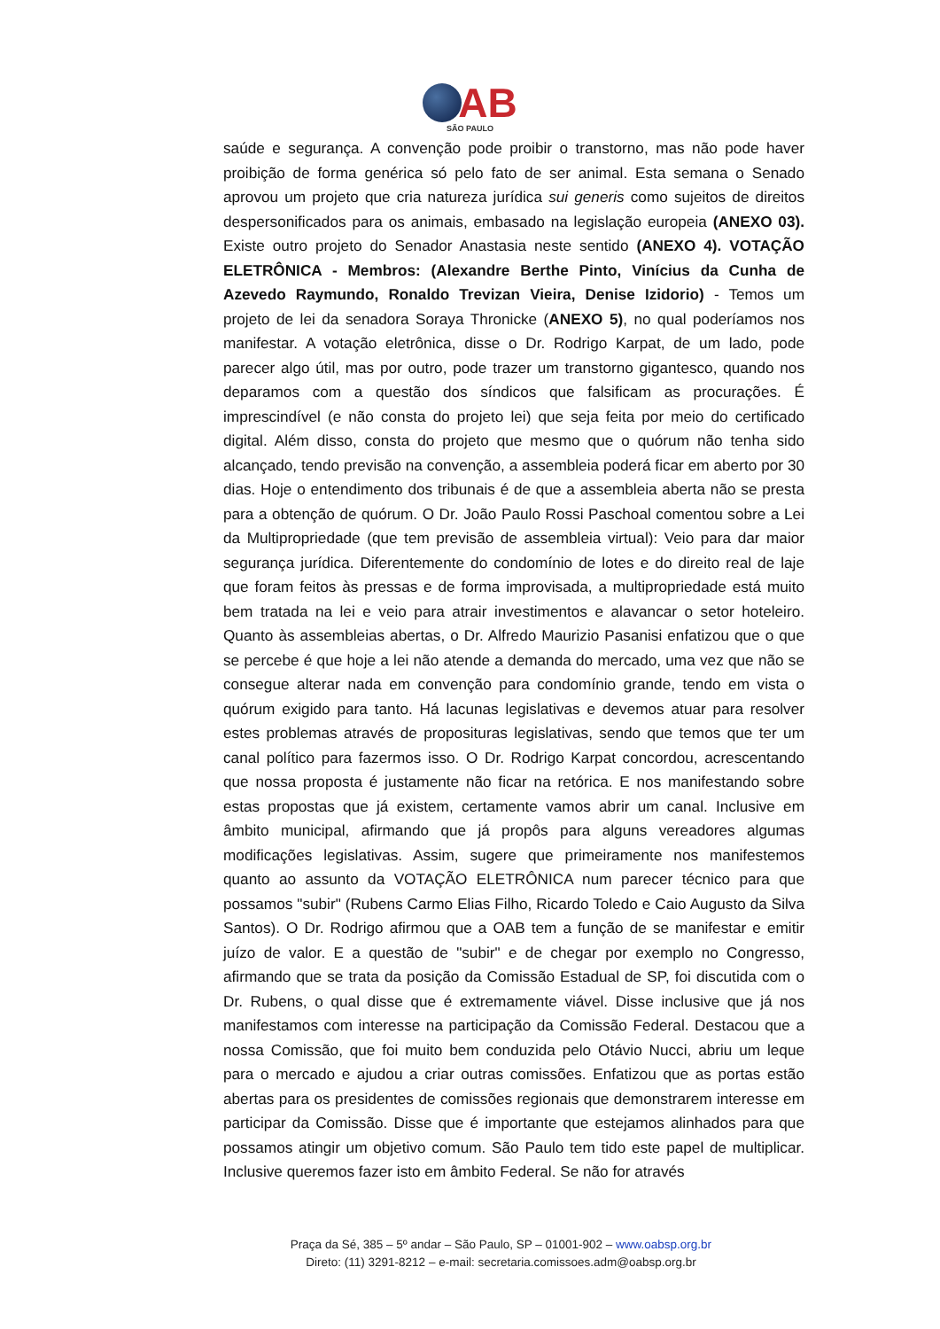AB
SÃO PAULO
saúde e segurança. A convenção pode proibir o transtorno, mas não pode haver proibição de forma genérica só pelo fato de ser animal. Esta semana o Senado aprovou um projeto que cria natureza jurídica sui generis como sujeitos de direitos despersonificados para os animais, embasado na legislação europeia (ANEXO 03). Existe outro projeto do Senador Anastasia neste sentido (ANEXO 4). VOTAÇÃO ELETRÔNICA - Membros: (Alexandre Berthe Pinto, Vinícius da Cunha de Azevedo Raymundo, Ronaldo Trevizan Vieira, Denise Izidorio) - Temos um projeto de lei da senadora Soraya Thronicke (ANEXO 5), no qual poderíamos nos manifestar. A votação eletrônica, disse o Dr. Rodrigo Karpat, de um lado, pode parecer algo útil, mas por outro, pode trazer um transtorno gigantesco, quando nos deparamos com a questão dos síndicos que falsificam as procurações. É imprescindível (e não consta do projeto lei) que seja feita por meio do certificado digital. Além disso, consta do projeto que mesmo que o quórum não tenha sido alcançado, tendo previsão na convenção, a assembleia poderá ficar em aberto por 30 dias. Hoje o entendimento dos tribunais é de que a assembleia aberta não se presta para a obtenção de quórum. O Dr. João Paulo Rossi Paschoal comentou sobre a Lei da Multipropriedade (que tem previsão de assembleia virtual): Veio para dar maior segurança jurídica. Diferentemente do condomínio de lotes e do direito real de laje que foram feitos às pressas e de forma improvisada, a multipropriedade está muito bem tratada na lei e veio para atrair investimentos e alavancar o setor hoteleiro. Quanto às assembleias abertas, o Dr. Alfredo Maurizio Pasanisi enfatizou que o que se percebe é que hoje a lei não atende a demanda do mercado, uma vez que não se consegue alterar nada em convenção para condomínio grande, tendo em vista o quórum exigido para tanto. Há lacunas legislativas e devemos atuar para resolver estes problemas através de proposituras legislativas, sendo que temos que ter um canal político para fazermos isso. O Dr. Rodrigo Karpat concordou, acrescentando que nossa proposta é justamente não ficar na retórica. E nos manifestando sobre estas propostas que já existem, certamente vamos abrir um canal. Inclusive em âmbito municipal, afirmando que já propôs para alguns vereadores algumas modificações legislativas. Assim, sugere que primeiramente nos manifestemos quanto ao assunto da VOTAÇÃO ELETRÔNICA num parecer técnico para que possamos "subir" (Rubens Carmo Elias Filho, Ricardo Toledo e Caio Augusto da Silva Santos). O Dr. Rodrigo afirmou que a OAB tem a função de se manifestar e emitir juízo de valor. E a questão de "subir" e de chegar por exemplo no Congresso, afirmando que se trata da posição da Comissão Estadual de SP, foi discutida com o Dr. Rubens, o qual disse que é extremamente viável. Disse inclusive que já nos manifestamos com interesse na participação da Comissão Federal. Destacou que a nossa Comissão, que foi muito bem conduzida pelo Otávio Nucci, abriu um leque para o mercado e ajudou a criar outras comissões. Enfatizou que as portas estão abertas para os presidentes de comissões regionais que demonstrarem interesse em participar da Comissão. Disse que é importante que estejamos alinhados para que possamos atingir um objetivo comum. São Paulo tem tido este papel de multiplicar. Inclusive queremos fazer isto em âmbito Federal. Se não for através
Praça da Sé, 385 – 5º andar – São Paulo, SP – 01001-902 – www.oabsp.org.br
Direto: (11) 3291-8212 – e-mail: secretaria.comissoes.adm@oabsp.org.br